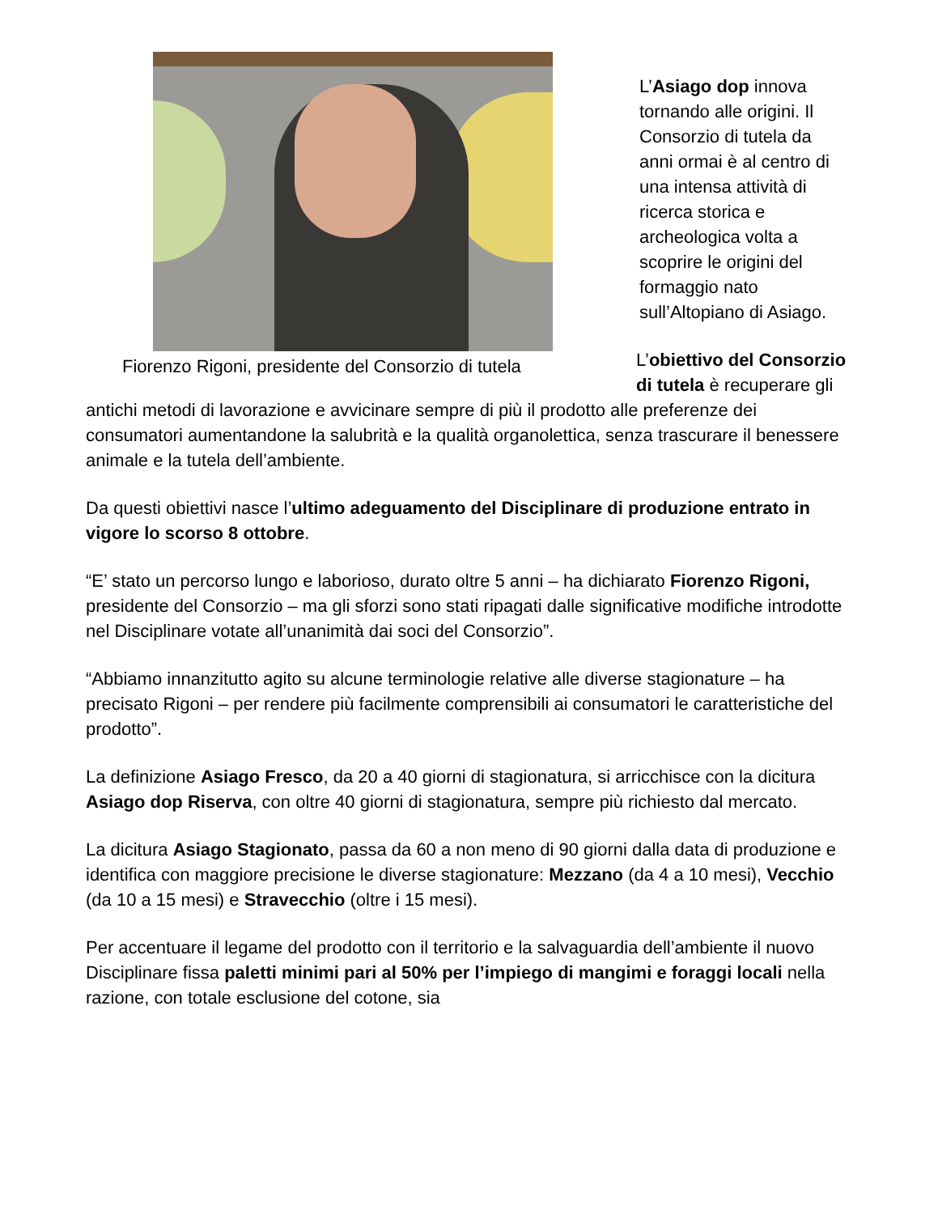Fiorenzo Rigoni, presidente del Consorzio di tutela
L’Asiago dop innova tornando alle origini. Il Consorzio di tutela da anni ormai è al centro di una intensa attività di ricerca storica e archeologica volta a scoprire le origini del formaggio nato sull’Altopiano di Asiago.
L’obiettivo del Consorzio di tutela è recuperare gli antichi metodi di lavorazione e avvicinare sempre di più il prodotto alle preferenze dei consumatori aumentandone la salubrità e la qualità organolettica, senza trascurare il benessere animale e la tutela dell’ambiente.
Da questi obiettivi nasce l’ultimo adeguamento del Disciplinare di produzione entrato in vigore lo scorso 8 ottobre.
“E’ stato un percorso lungo e laborioso, durato oltre 5 anni – ha dichiarato Fiorenzo Rigoni, presidente del Consorzio – ma gli sforzi sono stati ripagati dalle significative modifiche introdotte nel Disciplinare votate all’unanimità dai soci del Consorzio”.
“Abbiamo innanzitutto agito su alcune terminologie relative alle diverse stagionature – ha precisato Rigoni – per rendere più facilmente comprensibili ai consumatori le caratteristiche del prodotto”.
La definizione Asiago Fresco, da 20 a 40 giorni di stagionatura, si arricchisce con la dicitura Asiago dop Riserva, con oltre 40 giorni di stagionatura, sempre più richiesto dal mercato.
La dicitura Asiago Stagionato, passa da 60 a non meno di 90 giorni dalla data di produzione e identifica con maggiore precisione le diverse stagionature: Mezzano (da 4 a 10 mesi), Vecchio (da 10 a 15 mesi) e Stravecchio (oltre i 15 mesi).
Per accentuare il legame del prodotto con il territorio e la salvaguardia dell’ambiente il nuovo Disciplinare fissa paletti minimi pari al 50% per l’impiego di mangimi e foraggi locali nella razione, con totale esclusione del cotone, sia